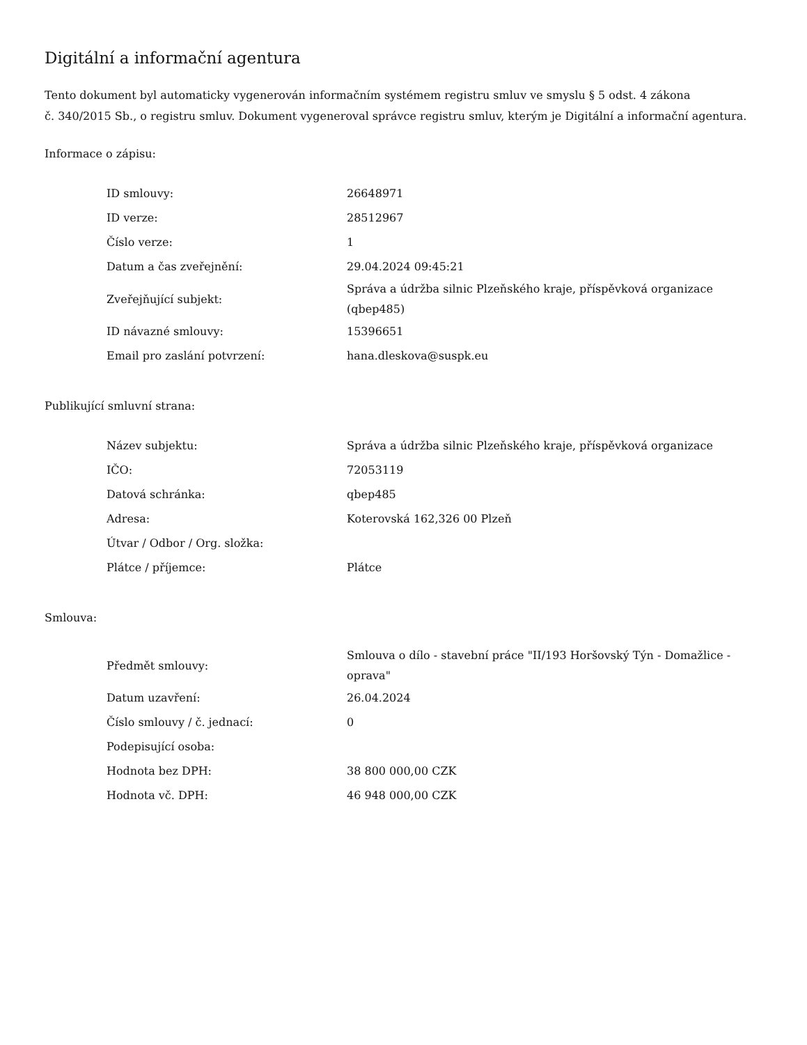Digitální a informační agentura
Tento dokument byl automaticky vygenerován informačním systémem registru smluv ve smyslu § 5 odst. 4 zákona
č. 340/2015 Sb., o registru smluv. Dokument vygeneroval správce registru smluv, kterým je Digitální a informační agentura.
Informace o zápisu:
| ID smlouvy: | 26648971 |
| ID verze: | 28512967 |
| Číslo verze: | 1 |
| Datum a čas zveřejnění: | 29.04.2024 09:45:21 |
| Zveřejňující subjekt: | Správa a údržba silnic Plzeňského kraje, příspěvková organizace (qbep485) |
| ID návazné smlouvy: | 15396651 |
| Email pro zaslání potvrzení: | hana.dleskova@suspk.eu |
Publikující smluvní strana:
| Název subjektu: | Správa a údržba silnic Plzeňského kraje, příspěvková organizace |
| IČO: | 72053119 |
| Datová schránka: | qbep485 |
| Adresa: | Koterovská 162,326 00 Plzeň |
| Útvar / Odbor / Org. složka: | |
| Plátce / příjemce: | Plátce |
Smlouva:
| Předmět smlouvy: | Smlouva o dílo - stavební práce "II/193 Horšovský Týn - Domažlice - oprava" |
| Datum uzavření: | 26.04.2024 |
| Číslo smlouvy / č. jednací: | 0 |
| Podepisující osoba: | |
| Hodnota bez DPH: | 38 800 000,00 CZK |
| Hodnota vč. DPH: | 46 948 000,00 CZK |